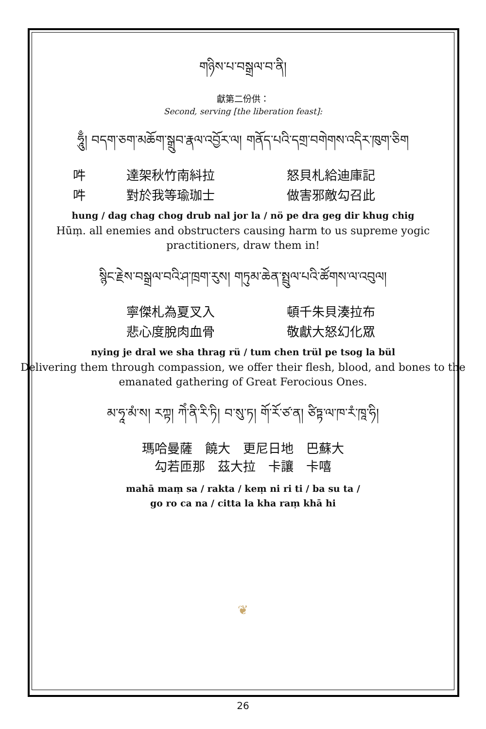གཉིས་པ་བསྒྲལ་བ་ནི།
獻第二份供：
Second, serving [the liberation feast]:
ཧཱུྃ། བདག་ཅག་མཆོག་སྒྲུབ་རྣལ་འབྱོར་ལ། གནོད་པའི་དགྲ་བགེགས་འདིར་ཁུག་ཅིག
吽 達架秋竹南紏拉 怒貝札給迪庫記
吽 對於我等瑜珈士 做害邪敵勾召此
hung / dag chag chog drub nal jor la / nö pe dra geg dir khug chig
Hūṃ. all enemies and obstructers causing harm to us supreme yogic practitioners, draw them in!
སྙིང་རྗེས་བསྒྲལ་བའི་ཤ་ཁྲག་རུས། གཏུམ་ཆེན་སྤྲུལ་པའི་ཚོགས་ལ་འབུལ།
寧傑札為夏叉入 頓千朱貝湊拉布
悲心度脫肉血骨 敬獻大怒幻化眾
nying je dral we sha thrag rü / tum chen trül pe tsog la bül
Delivering them through compassion, we offer their flesh, blood, and bones to the emanated gathering of Great Ferocious Ones.
མ་ཧཱ་མཾ་ས། རཀྟ། ཀེཾ་ནི་རི་ཏི། བ་སུ་ཏ། གོ་རོ་ཙ་ན། ཙིཏྟ་ལ་ཁ་རཾ་ཁཱ་ཧི།
瑪哈曼薩　饒大　更尼日地　巴蘇大
勾若匝那　茲大拉　卡讓　卡嘻
mahā maṃ sa / rakta / keṃ ni ri ti / ba su ta /
go ro ca na / citta la kha raṃ khā hi
❦
26